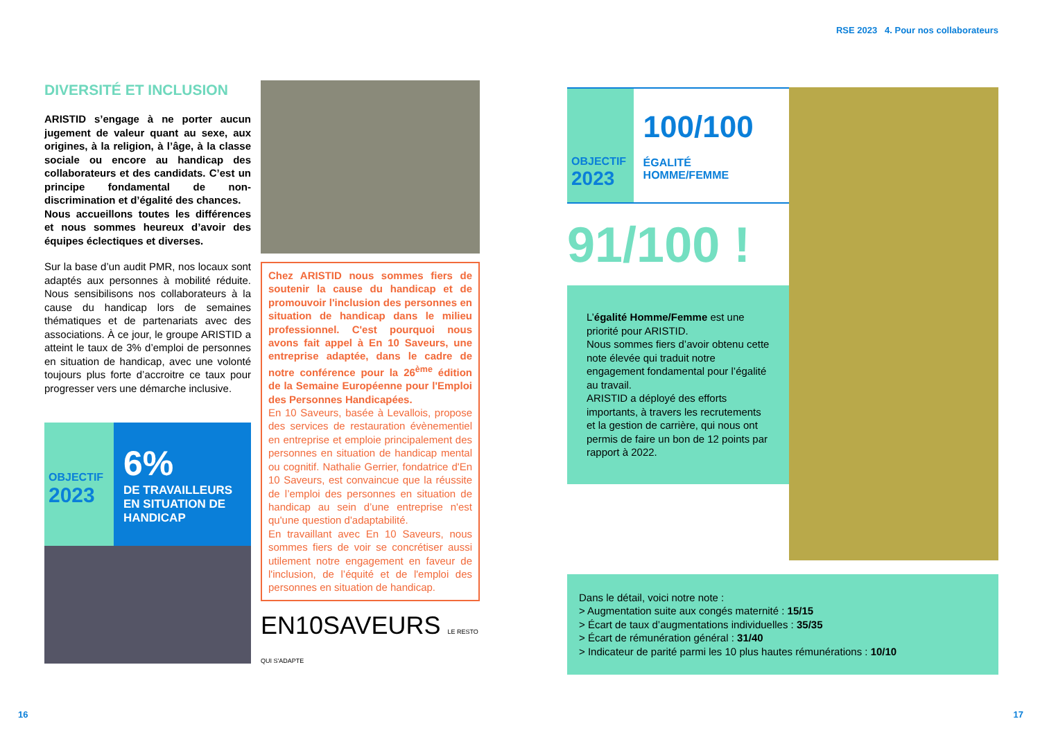RSE 2023 4. Pour nos collaborateurs
DIVERSITÉ ET INCLUSION
ARISTID s’engage à ne porter aucun jugement de valeur quant au sexe, aux origines, à la religion, à l’âge, à la classe sociale ou encore au handicap des collaborateurs et des candidats. C’est un principe fondamental de non-discrimination et d’égalité des chances.
Nous accueillons toutes les différences et nous sommes heureux d’avoir des équipes éclectiques et diverses.
Sur la base d’un audit PMR, nos locaux sont adaptés aux personnes à mobilité réduite. Nous sensibilisons nos collaborateurs à la cause du handicap lors de semaines thématiques et de partenariats avec des associations. À ce jour, le groupe ARISTID a atteint le taux de 3% d’emploi de personnes en situation de handicap, avec une volonté toujours plus forte d’accroitre ce taux pour progresser vers une démarche inclusive.
OBJECTIF
2023
6%
DE TRAVAILLEURS EN SITUATION DE HANDICAP
Chez ARISTID nous sommes fiers de soutenir la cause du handicap et de promouvoir l'inclusion des personnes en situation de handicap dans le milieu professionnel. C'est pourquoi nous avons fait appel à En 10 Saveurs, une entreprise adaptée, dans le cadre de notre conférence pour la 26<sup>ème</sup> édition de la Semaine Européenne pour l'Emploi des Personnes Handicapées.
En 10 Saveurs, basée à Levallois, propose des services de restauration évènementiel en entreprise et emploie principalement des personnes en situation de handicap mental ou cognitif. Nathalie Gerrier, fondatrice d'En 10 Saveurs, est convaincue que la réussite de l’emploi des personnes en situation de handicap au sein d’une entreprise n'est qu'une question d'adaptabilité.
En travaillant avec En 10 Saveurs, nous sommes fiers de voir se concrétiser aussi utilement notre engagement en faveur de l'inclusion, de l’équité et de l'emploi des personnes en situation de handicap.
EN10SAVEURS LE RESTO QUI S'ADAPTE
OBJECTIF
2023
100/100
ÉGALITÉ HOMME/FEMME
91/100 !
L’égalité Homme/Femme est une priorité pour ARISTID.
Nous sommes fiers d’avoir obtenu cette note élevée qui traduit notre engagement fondamental pour l’égalité au travail.
ARISTID a déployé des efforts importants, à travers les recrutements et la gestion de carrière, qui nous ont permis de faire un bon de 12 points par rapport à 2022.
Dans le détail, voici notre note :
> Augmentation suite aux congés maternité : 15/15
> Écart de taux d’augmentations individuelles : 35/35
> Écart de rémunération général : 31/40
> Indicateur de parité parmi les 10 plus hautes rémunérations : 10/10
16 17